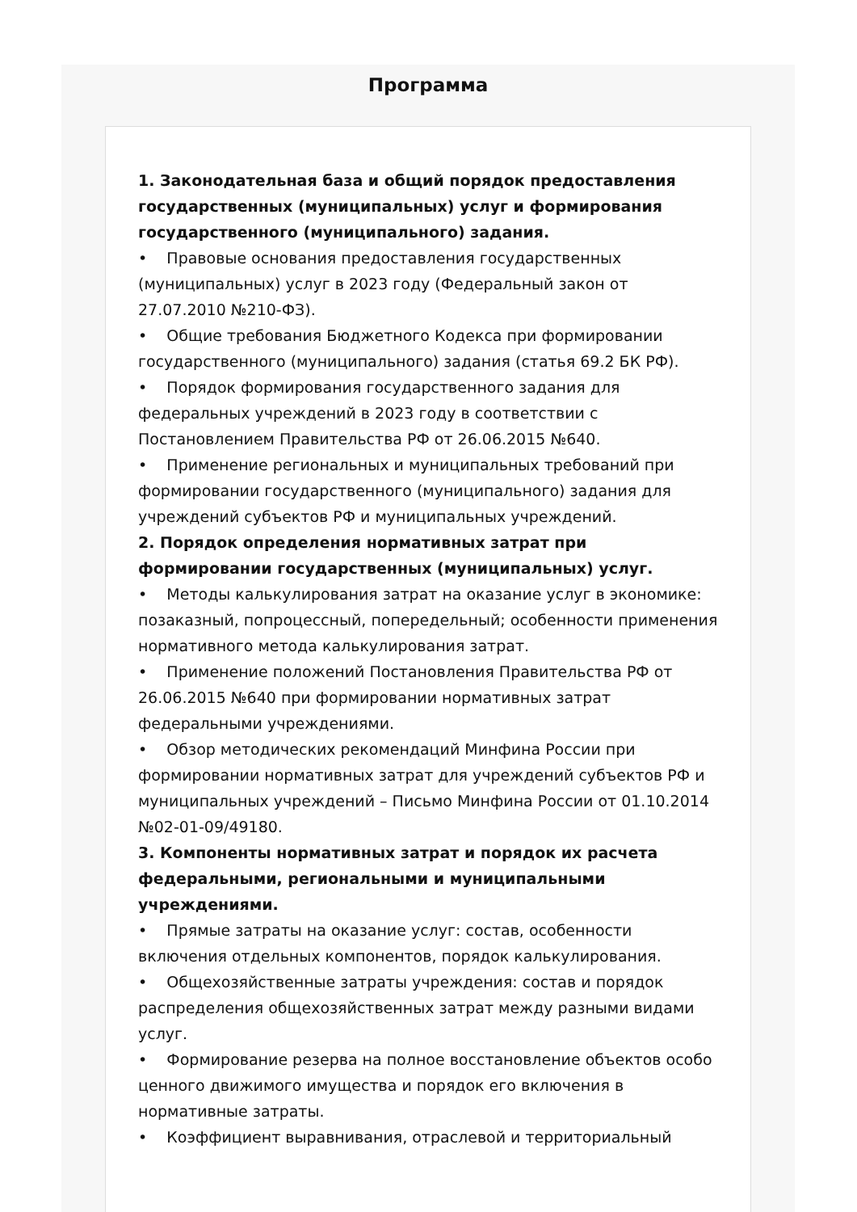Программа
1. Законодательная база и общий порядок предоставления государственных (муниципальных) услуг и формирования государственного (муниципального) задания.
• Правовые основания предоставления государственных (муниципальных) услуг в 2023 году (Федеральный закон от 27.07.2010 №210-ФЗ).
• Общие требования Бюджетного Кодекса при формировании государственного (муниципального) задания (статья 69.2 БК РФ).
• Порядок формирования государственного задания для федеральных учреждений в 2023 году в соответствии с Постановлением Правительства РФ от 26.06.2015 №640.
• Применение региональных и муниципальных требований при формировании государственного (муниципального) задания для учреждений субъектов РФ и муниципальных учреждений.
2. Порядок определения нормативных затрат при формировании государственных (муниципальных) услуг.
• Методы калькулирования затрат на оказание услуг в экономике: позаказный, попроцессный, попередельный; особенности применения нормативного метода калькулирования затрат.
• Применение положений Постановления Правительства РФ от 26.06.2015 №640 при формировании нормативных затрат федеральными учреждениями.
• Обзор методических рекомендаций Минфина России при формировании нормативных затрат для учреждений субъектов РФ и муниципальных учреждений – Письмо Минфина России от 01.10.2014 №02-01-09/49180.
3. Компоненты нормативных затрат и порядок их расчета федеральными, региональными и муниципальными учреждениями.
• Прямые затраты на оказание услуг: состав, особенности включения отдельных компонентов, порядок калькулирования.
• Общехозяйственные затраты учреждения: состав и порядок распределения общехозяйственных затрат между разными видами услуг.
• Формирование резерва на полное восстановление объектов особо ценного движимого имущества и порядок его включения в нормативные затраты.
• Коэффициент выравнивания, отраслевой и территориальный